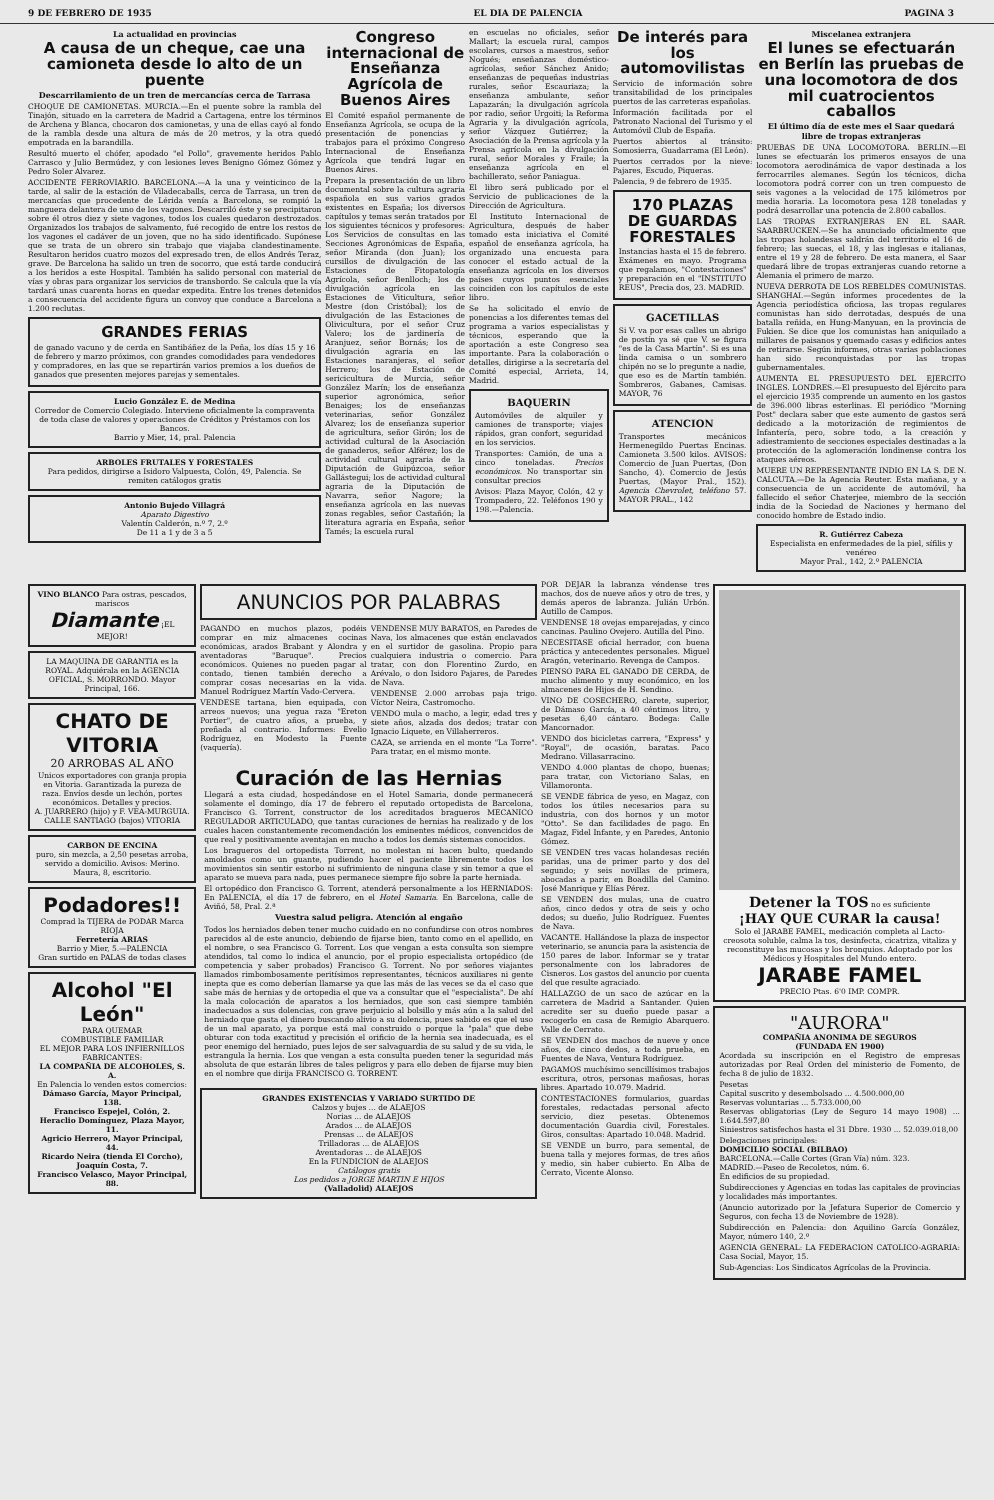9 DE FEBRERO DE 1935 EL DIA DE PALENCIA PAGINA 3
La actualidad en provincias
A causa de un cheque, cae una camioneta desde lo alto de un puente
Descarrilamiento de un tren de mercancías cerca de Tarrasa
CHOQUE DE CAMIONETAS. MURCIA.—En el puente sobre la rambla del Tinajón, situado en la carretera de Madrid a Cartagena, entre los términos de Archena y Blanca, chocaron dos camionetas, y una de ellas cayó al fondo de la rambla desde una altura de más de 20 metros, y la otra quedó empotrada en la barandilla.
Resultó muerto el chófer, apodado "el Pollo", gravemente heridos Pablo Carrasco y Julio Bermúdez, y con lesiones leves Benigno Gómez Gómez y Pedro Soler Alvarez.
ACCIDENTE FERROVIARIO. BARCELONA.—A la una y veinticinco de la tarde, al salir de la estación de Viladecaballs, cerca de Tarrasa, un tren de mercancías que procedente de Lérida venía a Barcelona, se rompió la manguera delantera de uno de los vagones. Descarriló éste y se precipitaron sobre él otros diez y siete vagones, todos los cuales quedaron destrozados. Organizados los trabajos de salvamento, fué recogido de entre los restos de los vagones el cadáver de un joven, que no ha sido identificado. Supónese que se trata de un obrero sin trabajo que viajaba clandestinamente. Resultaron heridos cuatro mozos del expresado tren, de ellos Andrés Teraz, grave. De Barcelona ha salido un tren de socorro, que está tarde conducirá a los heridos a este Hospital. También ha salido personal con material de vías y obras para organizar los servicios de transbordo. Se calcula que la vía tardará unas cuarenta horas en quedar expedita. Entre los trenes detenidos a consecuencia del accidente figura un convoy que conduce a Barcelona a 1.200 reclutas.
GRANDES FERIAS
de ganado vacuno y de cerda en Santibáñez de la Peña, los días 15 y 16 de febrero y marzo próximos, con grandes comodidades para vendedores y compradores, en las que se repartirán varios premios a los dueños de ganados que presenten mejores parejas y sementales.
Lucio González E. de Medina
Corredor de Comercio Colegiado. Interviene oficialmente la compraventa de toda clase de valores y operaciones de Créditos y Préstamos con los Bancos.
Barrio y Mier, 14, pral. Palencia
ARBOLES FRUTALES Y FORESTALES
Para pedidos, dirigirse a Isidoro Valpuesta, Colón, 49, Palencia. Se remiten catálogos gratis
Antonio Bujedo Villagrá
Aparato Digestivo
Valentín Calderón, n.º 7, 2.º
De 11 a 1 y de 3 a 5
Congreso internacional de Enseñanza Agrícola de Buenos Aires
El Comité español permanente de Enseñanza Agrícola, se ocupa de la presentación de ponencias y trabajos para el próximo Congreso Internacional de Enseñanza Agrícola que tendrá lugar en Buenos Aires.
Prepara la presentación de un libro documental sobre la cultura agraria española en sus varios grados existentes en España; los diversos capítulos y temas serán tratados por los siguientes técnicos y profesores: Los Servicios de consultas en las Secciones Agronómicas de España, señor Miranda (don Juan); los cursillos de divulgación de las Estaciones de Fitopatología Agrícola, señor Benlloch; los de divulgación agrícola en las Estaciones de Viticultura, señor Mestre (don Cristóbal); los de divulgación de las Estaciones de Olivicultura, por el señor Cruz Valero; los de jardinería de Aranjuez, señor Bornás; los de divulgación agraria en las Estaciones naranjeras, el señor Herrero; los de Estación de sericicultura de Murcia, señor González Marín; los de enseñanza superior agronómica, señor Benaiges; los de enseñanzas veterinarias, señor González Alvarez; los de enseñanza superior de agricultura, señor Girón; los de actividad cultural de la Asociación de ganaderos, señor Alférez; los de actividad cultural agraria de la Diputación de Guipúzcoa, señor Gallástegui; los de actividad cultural agraria de la Diputación de Navarra, señor Nagore; la enseñanza agrícola en las nuevas zonas regables, señor Castañón; la literatura agraria en España, señor Tamés; la escuela rural
en escuelas no oficiales, señor Mallart; la escuela rural, campos escolares, cursos a maestros, señor Nogués; enseñanzas doméstico-agrícolas, señor Sánchez Anido; enseñanzas de pequeñas industrias rurales, señor Escauriaza; la enseñanza ambulante, señor Lapazarán; la divulgación agrícola por radio, señor Urgoiti; la Reforma Agraria y la divulgación agrícola, señor Vázquez Gutiérrez; la Asociación de la Prensa agrícola y la Prensa agrícola en la divulgación rural, señor Morales y Fraile; la enseñanza agrícola en el bachillerato, señor Paniagua.
El libro será publicado por el Servicio de publicaciones de la Dirección de Agricultura.
El Instituto Internacional de Agricultura, después de haber tomado esta iniciativa el Comité español de enseñanza agrícola, ha organizado una encuesta para conocer el estado actual de la enseñanza agrícola en los diversos países cuyos puntos esenciales coinciden con los capítulos de este libro.
Se ha solicitado el envío de ponencias a los diferentes temas del programa a varios especialistas y técnicos, esperando que la aportación a este Congreso sea importante. Para la colaboración o detalles, dirigirse a la secretaría del Comité especial, Arrieta, 14, Madrid.
BAQUERIN
Automóviles de alquiler y camiones de transporte; viajes rápidos, gran confort, seguridad en los servicios.
Transportes: Camión, de una a cinco toneladas. Precios económicos. No transportar sin consultar precios
Avisos: Plaza Mayor, Colón, 42 y Trompadero, 22. Teléfonos 190 y 198.—Palencia.
De interés para los automovilistas
Servicio de información sobre transitabilidad de los principales puertos de las carreteras españolas.
Información facilitada por el Patronato Nacional del Turismo y el Automóvil Club de España.
Puertos abiertos al tránsito: Somosierra, Guadarrama (El León).
Puertos cerrados por la nieve: Pajares, Escudo, Piqueras.
Palencia, 9 de febrero de 1935.
170 PLAZAS DE GUARDAS FORESTALES
Instancias hasta el 15 de febrero. Exámenes en mayo. Programa que regalamos, "Contestaciones" y preparación en el "INSTITUTO REUS", Precia dos, 23. MADRID.
GACETILLAS
Si V. va por esas calles un abrigo de postín ya sé que V. se figura "es de la Casa Martín". Si es una linda camisa o un sombrero chipén no se lo pregunte a nadie, que eso es de Martín también. Sombreros, Gabanes, Camisas. MAYOR, 76
ATENCION
Transportes mecánicos Hermenegildo Puertas Encinas. Camioneta 3.500 kilos. AVISOS: Comercio de Juan Puertas, (Don Sancho, 4). Comercio de Jesús Puertas, (Mayor Pral., 152). Agencia Chevrolet, teléfono 57. MAYOR PRAL., 142
Miscelanea extranjera
El lunes se efectuarán en Berlín las pruebas de una locomotora de dos mil cuatrocientos caballos
El último día de este mes el Saar quedará libre de tropas extranjeras
PRUEBAS DE UNA LOCOMOTORA. BERLIN.—El lunes se efectuarán los primeros ensayos de una locomotora aerodinámica de vapor destinada a los ferrocarriles alemanes. Según los técnicos, dicha locomotora podrá correr con un tren compuesto de seis vagones a la velocidad de 175 kilómetros por media horaria. La locomotora pesa 128 toneladas y podrá desarrollar una potencia de 2.800 caballos.
LAS TROPAS EXTRANJERAS EN EL SAAR. SAARBRUCKEN.—Se ha anunciado oficialmente que las tropas holandesas saldrán del territorio el 16 de febrero; las suecas, el 18, y las inglesas e italianas, entre el 19 y 28 de febrero. De esta manera, el Saar quedará libre de tropas extranjeras cuando retorne a Alemania el primero de marzo.
NUEVA DERROTA DE LOS REBELDES COMUNISTAS. SHANGHAI.—Según informes procedentes de la Agencia periodística oficiosa, las tropas regulares comunistas han sido derrotadas, después de una batalla reñida, en Hung-Manyuan, en la provincia de Fukien. Se dice que los comunistas han aniquilado a millares de paisanos y quemado casas y edificios antes de retirarse. Según informes, otras varias poblaciones han sido reconquistadas por las tropas gubernamentales.
AUMENTA EL PRESUPUESTO DEL EJERCITO INGLES. LONDRES.—El presupuesto del Ejército para el ejercicio 1935 comprende un aumento en los gastos de 396.000 libras esterlinas. El periódico "Morning Post" declara saber que este aumento de gastos será dedicado a la motorización de regimientos de Infantería, pero, sobre todo, a la creación y adiestramiento de secciones especiales destinadas a la protección de la aglomeración londinense contra los ataques aéreos.
MUERE UN REPRESENTANTE INDIO EN LA S. DE N. CALCUTA.—De la Agencia Reuter. Esta mañana, y a consecuencia de un accidente de automóvil, ha fallecido el señor Chaterjee, miembro de la sección india de la Sociedad de Naciones y hermano del conocido hombre de Estado indio.
R. Gutiérrez Cabeza
Especialista en enfermedades de la piel, sífilis y venéreo
Mayor Pral., 142, 2.º PALENCIA
VINO BLANCO Para ostras, pescados, mariscos
Diamante ¡EL MEJOR!
LA MAQUINA DE GARANTIA es la ROYAL. Adquiérala en la AGENCIA OFICIAL, S. MORRONDO. Mayor Principal, 166.
CHATO DE VITORIA
20 ARROBAS AL AÑO
Unicos exportadores con granja propia en Vitoria. Garantizada la pureza de raza. Envíos desde un lechón, portes económicos. Detalles y precios.
A. JUARRERO (hijo) y F. VEA-MURGUIA. CALLE SANTIAGO (bajos) VITORIA
CARBON DE ENCINA
puro, sin mezcla, a 2,50 pesetas arroba, servido a domicilio. Avisos: Merino. Maura, 8, escritorio.
Podadores!!
Comprad la TIJERA de PODAR Marca RIOJA
Ferretería ARIAS
Barrio y Mier, 5.—PALENCIA
Gran surtido en PALAS de todas clases
Alcohol "El León"
PARA QUEMAR
COMBUSTIBLE FAMILIAR
EL MEJOR PARA LOS INFIERNILLOS
FABRICANTES:
LA COMPAÑIA DE ALCOHOLES, S. A.
En Palencia lo venden estos comercios:
Dámaso García, Mayor Principal, 138.
Francisco Espejel, Colón, 2.
Heraclio Domínguez, Plaza Mayor, 11.
Agricio Herrero, Mayor Principal, 44.
Ricardo Neira (tienda El Corcho), Joaquín Costa, 7.
Francisco Velasco, Mayor Principal, 88.
ANUNCIOS POR PALABRAS
PAGANDO en muchos plazos, podéis comprar en miz almacenes cocinas económicas, arados Brabant y Alondra y aventadoras "Baruque". Precios económicos. Quienes no pueden pagar al contado, tienen también derecho a comprar cosas necesarias en la vida. Manuel Rodríguez Martín Vado-Cervera.
VENDESE tartana, bien equipada, con arreos nuevos; una yegua raza "Ereton Portier", de cuatro años, a prueba, y preñada al contrario. Informes: Evelio Rodríguez, en Modesto la Fuente (vaquería).
VENDENSE MUY BARATOS, en Paredes de Nava, los almacenes que están enclavados en el surtidor de gasolina. Propio para cualquiera industria o comercio. Para tratar, con don Florentino Zurdo, en Arévalo, o don Isidoro Pajares, de Paredes de Nava.
VENDENSE 2.000 arrobas paja trigo. Víctor Neira, Castromocho.
VENDO mula o macho, a legir, edad tres y siete años, alzada dos dedos; tratar con Ignacio Liquete, en Villaherreros.
CAZA, se arrienda en el monte "La Torre". Para tratar, en el mismo monte.
Curación de las Hernias
Llegará a esta ciudad, hospedándose en el Hotel Samaria, donde permanecerá solamente el domingo, día 17 de febrero el reputado ortopedista de Barcelona, Francisco G. Torrent, constructor de los acreditados bragueros MECANICO REGULADOR ARTICULADO, que tantas curaciones de hernias ha realizado y de los cuales hacen constantemente recomendación los eminentes médicos, convencidos de que real y positivamente aventajan en mucho a todos los demás sistemas conocidos.
Los bragueros del ortopedista Torrent, no molestan ni hacen bulto, quedando amoldados como un guante, pudiendo hacer el paciente libremente todos los movimientos sin sentir estorbo ni sufrimiento de ninguna clase y sin temor a que el aparato se mueva para nada, pues permanece siempre fijo sobre la parte herniada.
El ortopédico don Francisco G. Torrent, atenderá personalmente a los HERNIADOS: En PALENCIA, el día 17 de febrero, en el Hotel Samaria. En Barcelona, calle de Aviñó, 58, Pral. 2.ª
Vuestra salud peligra. Atención al engaño
Todos los herniados deben tener mucho cuidado en no confundirse con otros nombres parecidos al de este anuncio, debiendo de fijarse bien, tanto como en el apellido, en el nombre, o sea Francisco G. Torrent. Los que vengan a esta consulta son siempre atendidos, tal como lo indica el anuncio, por el propio especialista ortopédico (de competencia y saber probados) Francisco G. Torrent. No por señores viajantes llamados rimbombosamente peritísimos representantes, técnicos auxiliares ni gente inepta que es como deberían llamarse ya que las más de las veces se da el caso que sabe más de hernias y de ortopedia el que va a consultar que el "especialista". De ahí la mala colocación de aparatos a los herniados, que son casi siempre también inadecuados a sus dolencias, con grave perjuicio al bolsillo y más aún a la salud del herniado que gasta el dinero buscando alivio a su dolencia, pues sabido es que el uso de un mal aparato, ya porque está mal construido o porque la "pala" que debe obturar con toda exactitud y precisión el orificio de la hernia sea inadecuada, es el peor enemigo del herniado, pues lejos de ser salvaguardia de su salud y de su vida, le estrangula la hernia. Los que vengan a esta consulta pueden tener la seguridad más absoluta de que estarán libres de tales peligros y para ello deben de fijarse muy bien en el nombre que dirija FRANCISCO G. TORRENT.
GRANDES EXISTENCIAS Y VARIADO SURTIDO DE
Calzos y bujes ... de ALAEJOS
Norias ... de ALAEJOS
Arados ... de ALAEJOS
Prensas ... de ALAEJOS
Trilladoras ... de ALAEJOS
Aventadoras ... de ALAEJOS
En la FUNDICION de ALAEJOS
Catálogos gratis
Los pedidos a JORGE MARTIN E HIJOS
(Valladolid) ALAEJOS
POR DEJAR la labranza véndense tres machos, dos de nueve años y otro de tres, y demás aperos de labranza. Julián Urbón. Autillo de Campos.
VENDENSE 18 ovejas emparejadas, y cinco cancinas. Paulino Ovejero. Autilla del Pino.
NECESITASE oficial herrador, con buena práctica y antecedentes personales. Miguel Aragón, veterinario. Revenga de Campos.
PIENSO PARA EL GANADO DE CERDA, de mucho alimento y muy económico, en los almacenes de Hijos de H. Sendino.
VINO DE COSECHERO, clarete, superior, de Dámaso García, a 40 céntimos litro, y pesetas 6,40 cántaro. Bodega: Calle Mancornador.
VENDO dos bicicletas carrera, "Express" y "Royal", de ocasión, baratas. Paco Medrano. Villasarracino.
VENDO 4.000 plantas de chopo, buenas; para tratar, con Victoriano Salas, en Villamoronta.
SE VENDE fábrica de yeso, en Magaz, con todos los útiles necesarios para su industria, con dos hornos y un motor "Otto". Se dan facilidades de pago. En Magaz, Fidel Infante, y en Paredes, Antonio Gómez.
SE VENDEN tres vacas holandesas recién paridas, una de primer parto y dos del segundo; y seis novillas de primera, abocadas a parir, en Boadilla del Camino. José Manrique y Elías Pérez.
SE VENDEN dos mulas, una de cuatro años, cinco dedos y otra de seis y ocho dedos; su dueño, Julio Rodríguez. Fuentes de Nava.
VACANTE. Hallándose la plaza de inspector veterinario, se anuncia para la asistencia de 150 pares de labor. Informar se y tratar personalmente con los labradores de Cisneros. Los gastos del anuncio por cuenta del que resulte agraciado.
HALLAZGO de un saco de azúcar en la carretera de Madrid a Santander. Quien acredite ser su dueño puede pasar a recogerlo en casa de Remigio Abarquero. Valle de Cerrato.
SE VENDEN dos machos de nueve y once años, de cinco dedos, a toda prueba, en Fuentes de Nava, Ventura Rodríguez.
PAGAMOS muchísimo sencillísimos trabajos escritura, otros, personas mañosas, horas libres. Apartado 10.079. Madrid.
CONTESTACIONES formularios, guardas forestales, redactadas personal afecto servicio, diez pesetas. Obtenemos documentación Guardia civil, Forestales. Giros, consultas: Apartado 10.048. Madrid.
SE VENDE un burro, para semental, de buena talla y mejores formas, de tres años y medio, sin haber cubierto. En Alba de Cerrato, Vicente Alonso.
Detener la TOS no es suficiente
¡HAY QUE CURAR la causa!
Solo el JARABE FAMEL, medicación completa al Lacto-creosota soluble, calma la tos, desinfecta, cicatriza, vitaliza y reconstituye las mucosas y los bronquios. Adoptado por los Médicos y Hospitales del Mundo entero.
JARABE FAMEL
PRECIO Ptas. 6'0 IMP. COMPR.
"AURORA"
COMPAÑIA ANONIMA DE SEGUROS
(FUNDADA EN 1900)
Acordada su inscripción en el Registro de empresas autorizadas por Real Orden del ministerio de Fomento, de fecha 8 de julio de 1832.
Pesetas
Capital suscrito y desembolsado ... 4.500.000,00
Reservas voluntarias ... 5.733.000,00
Reservas obligatorias (Ley de Seguro 14 mayo 1908) ... 1.644.597,80
Siniestros satisfechos hasta el 31 Dbre. 1930 ... 52.039.018,00
Delegaciones principales:
DOMICILIO SOCIAL (BILBAO)
BARCELONA.—Calle Cortes (Gran Vía) núm. 323.
MADRID.—Paseo de Recoletos, núm. 6.
En edificios de su propiedad.
Subdirecciones y Agencias en todas las capitales de provincias y localidades más importantes.
(Anuncio autorizado por la Jefatura Superior de Comercio y Seguros, con fecha 13 de Noviembre de 1928).
Subdirección en Palencia: don Aquilino García González, Mayor, número 140, 2.º
AGENCIA GENERAL: LA FEDERACION CATOLICO-AGRARIA: Casa Social, Mayor, 15.
Sub-Agencias: Los Sindicatos Agrícolas de la Provincia.